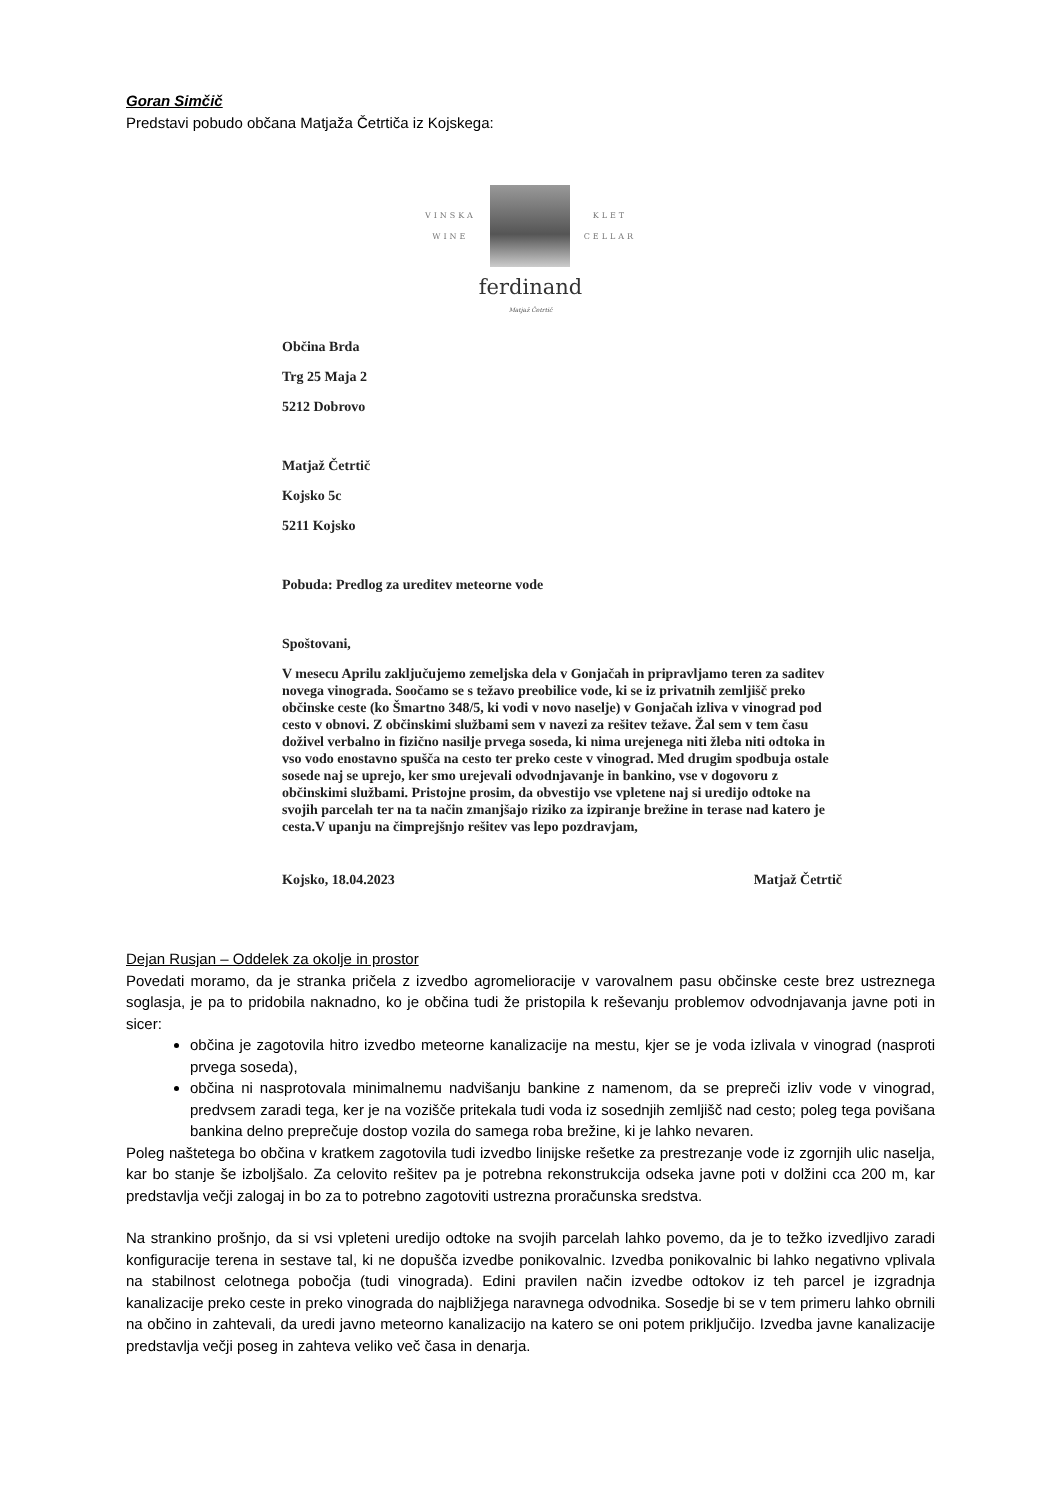Goran Simčič
Predstavi pobudo občana Matjaža Četrtiča iz Kojskega:
VINSKA
WINE
KLET
CELLAR
ferdinand
Matjaž Četrtič
Občina Brda
Trg 25 Maja 2
5212 Dobrovo
Matjaž Četrtič
Kojsko 5c
5211 Kojsko
Pobuda: Predlog za ureditev meteorne vode
Spoštovani,
V mesecu Aprilu zaključujemo zemeljska dela v Gonjačah in pripravljamo teren za saditev novega vinograda. Soočamo se s težavo preobilice vode, ki se iz privatnih zemljišč preko občinske ceste (ko Šmartno 348/5, ki vodi v novo naselje) v Gonjačah izliva v vinograd pod cesto v obnovi. Z občinskimi službami sem v navezi za rešitev težave. Žal sem v tem času doživel verbalno in fizično nasilje prvega soseda, ki nima urejenega niti žleba niti odtoka in vso vodo enostavno spušča na cesto ter preko ceste v vinograd. Med drugim spodbuja ostale sosede naj se uprejo, ker smo urejevali odvodnjavanje in bankino, vse v dogovoru z občinskimi službami. Pristojne prosim, da obvestijo vse vpletene naj si uredijo odtoke na svojih parcelah ter na ta način zmanjšajo riziko za izpiranje brežine in terase nad katero je cesta.V upanju na čimprejšnjo rešitev vas lepo pozdravjam,
Kojsko, 18.04.2023 Matjaž Četrtič
Dejan Rusjan – Oddelek za okolje in prostor
Povedati moramo, da je stranka pričela z izvedbo agromelioracije v varovalnem pasu občinske ceste brez ustreznega soglasja, je pa to pridobila naknadno, ko je občina tudi že pristopila k reševanju problemov odvodnjavanja javne poti in sicer:
občina je zagotovila hitro izvedbo meteorne kanalizacije na mestu, kjer se je voda izlivala v vinograd (nasproti prvega soseda),
občina ni nasprotovala minimalnemu nadvišanju bankine z namenom, da se prepreči izliv vode v vinograd, predvsem zaradi tega, ker je na vozišče pritekala tudi voda iz sosednjih zemljišč nad cesto; poleg tega povišana bankina delno preprečuje dostop vozila do samega roba brežine, ki je lahko nevaren.
Poleg naštetega bo občina v kratkem zagotovila tudi izvedbo linijske rešetke za prestrezanje vode iz zgornjih ulic naselja, kar bo stanje še izboljšalo. Za celovito rešitev pa je potrebna rekonstrukcija odseka javne poti v dolžini cca 200 m, kar predstavlja večji zalogaj in bo za to potrebno zagotoviti ustrezna proračunska sredstva.
Na strankino prošnjo, da si vsi vpleteni uredijo odtoke na svojih parcelah lahko povemo, da je to težko izvedljivo zaradi konfiguracije terena in sestave tal, ki ne dopušča izvedbe ponikovalnic. Izvedba ponikovalnic bi lahko negativno vplivala na stabilnost celotnega pobočja (tudi vinograda). Edini pravilen način izvedbe odtokov iz teh parcel je izgradnja kanalizacije preko ceste in preko vinograda do najbližjega naravnega odvodnika. Sosedje bi se v tem primeru lahko obrnili na občino in zahtevali, da uredi javno meteorno kanalizacijo na katero se oni potem priključijo. Izvedba javne kanalizacije predstavlja večji poseg in zahteva veliko več časa in denarja.